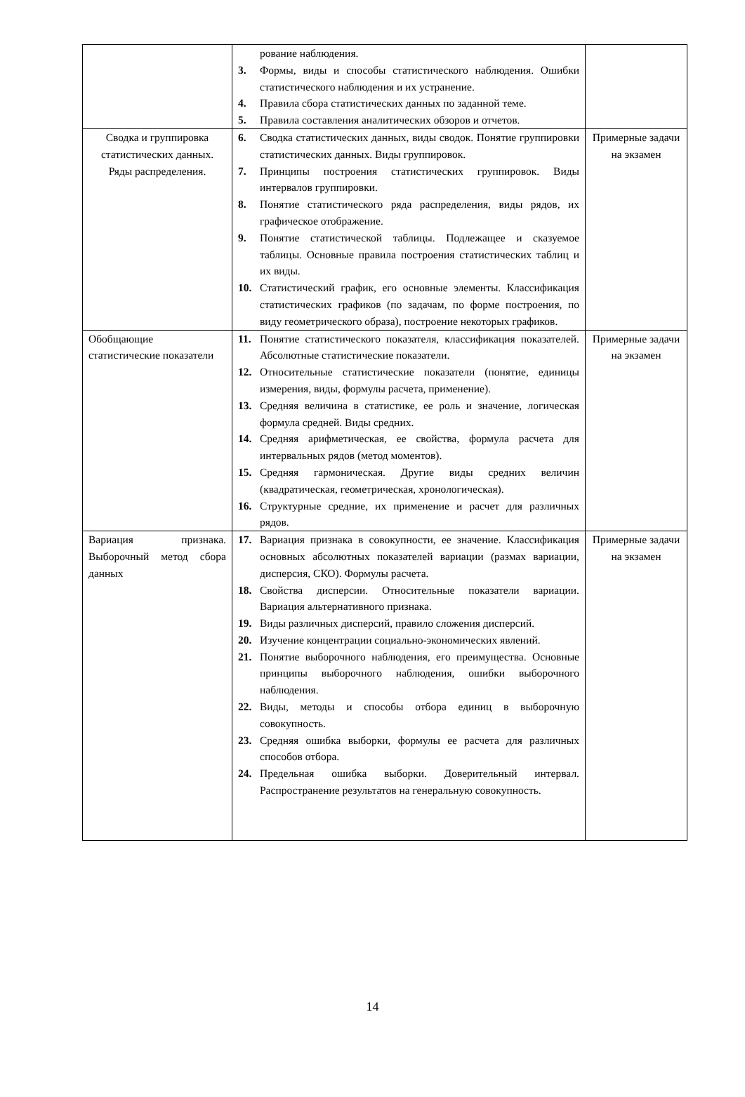| | рование наблюдения. 3. Формы, виды и способы статистического наблюдения. Ошибки статистического наблюдения и их устранение. 4. Правила сбора статистических данных по заданной теме. 5. Правила составления аналитических обзоров и отчетов. | |
| Сводка и группировка статистических данных. Ряды распределения. | 6. Сводка статистических данных, виды сводок. Понятие группировки статистических данных. Виды группировок. 7. Принципы построения статистических группировок. Виды интервалов группировки. 8. Понятие статистического ряда распределения, виды рядов, их графическое отображение. 9. Понятие статистической таблицы. Подлежащее и сказуемое таблицы. Основные правила построения статистических таблиц и их виды. 10. Статистический график, его основные элементы. Классификация статистических графиков (по задачам, по форме построения, по виду геометрического образа), построение некоторых графиков. | Примерные задачи на экзамен |
| Обобщающие статистические показатели | 11. Понятие статистического показателя, классификация показателей. Абсолютные статистические показатели. 12. Относительные статистические показатели (понятие, единицы измерения, виды, формулы расчета, применение). 13. Средняя величина в статистике, ее роль и значение, логическая формула средней. Виды средних. 14. Средняя арифметическая, ее свойства, формула расчета для интервальных рядов (метод моментов). 15. Средняя гармоническая. Другие виды средних величин (квадратическая, геометрическая, хронологическая). 16. Структурные средние, их применение и расчет для различных рядов. | Примерные задачи на экзамен |
| Вариация признака. Выборочный метод сбора данных | 17. Вариация признака в совокупности, ее значение. Классификация основных абсолютных показателей вариации (размах вариации, дисперсия, СКО). Формулы расчета. 18. Свойства дисперсии. Относительные показатели вариации. Вариация альтернативного признака. 19. Виды различных дисперсий, правило сложения дисперсий. 20. Изучение концентрации социально-экономических явлений. 21. Понятие выборочного наблюдения, его преимущества. Основные принципы выборочного наблюдения, ошибки выборочного наблюдения. 22. Виды, методы и способы отбора единиц в выборочную совокупность. 23. Средняя ошибка выборки, формулы ее расчета для различных способов отбора. 24. Предельная ошибка выборки. Доверительный интервал. Распространение результатов на генеральную совокупность. | Примерные задачи на экзамен |
14